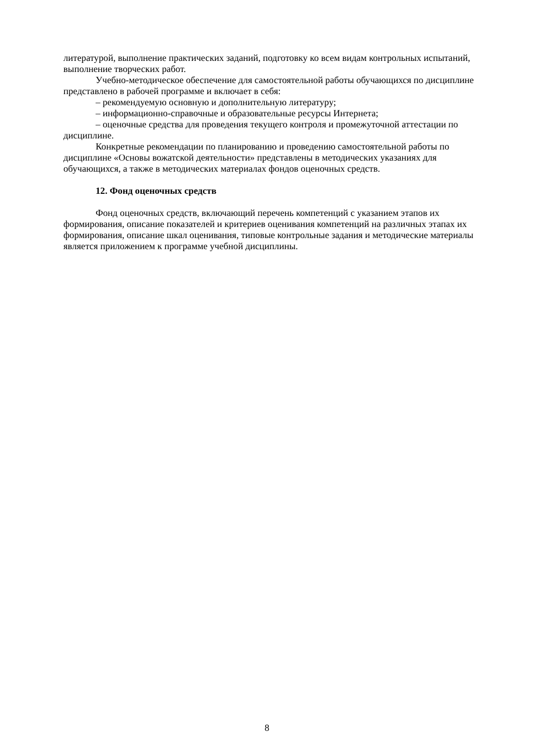литературой, выполнение практических заданий, подготовку ко всем видам контрольных испытаний, выполнение творческих работ.
Учебно-методическое обеспечение для самостоятельной работы обучающихся по дисциплине представлено в рабочей программе и включает в себя:
– рекомендуемую основную и дополнительную литературу;
– информационно-справочные и образовательные ресурсы Интернета;
– оценочные средства для проведения текущего контроля и промежуточной аттестации по дисциплине.
Конкретные рекомендации по планированию и проведению самостоятельной работы по дисциплине «Основы вожатской деятельности» представлены в методических указаниях для обучающихся, а также в методических материалах фондов оценочных средств.
12. Фонд оценочных средств
Фонд оценочных средств, включающий перечень компетенций с указанием этапов их формирования, описание показателей и критериев оценивания компетенций на различных этапах их формирования, описание шкал оценивания, типовые контрольные задания и методические материалы является приложением к программе учебной дисциплины.
8